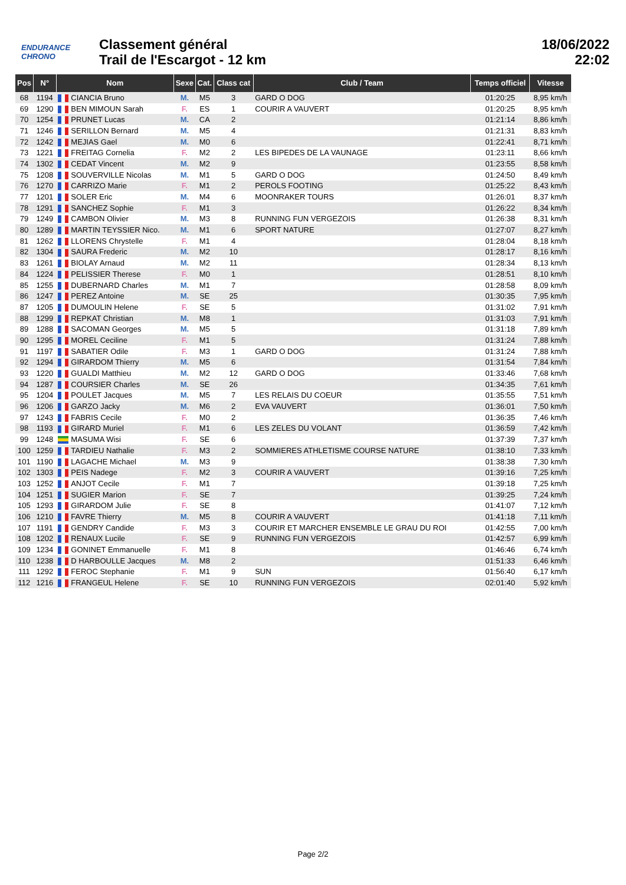ENDURANCE CHRONO
Classement général
Trail de l'Escargot - 12 km
18/06/2022
22:02
| Pos | N° | Nom | Sexe | Cat. | Class cat | Club / Team | Temps officiel | Vitesse |
| --- | --- | --- | --- | --- | --- | --- | --- | --- |
| 68 | 1194 | CIANCIA Bruno | M. | M5 | 3 | GARD O DOG | 01:20:25 | 8,95 km/h |
| 69 | 1290 | BEN MIMOUN Sarah | F. | ES | 1 | COURIR A VAUVERT | 01:20:25 | 8,95 km/h |
| 70 | 1254 | PRUNET Lucas | M. | CA | 2 | | 01:21:14 | 8,86 km/h |
| 71 | 1246 | SERILLON Bernard | M. | M5 | 4 | | 01:21:31 | 8,83 km/h |
| 72 | 1242 | MEJIAS Gael | M. | M0 | 6 | | 01:22:41 | 8,71 km/h |
| 73 | 1221 | FREITAG Cornelia | F. | M2 | 2 | LES BIPEDES DE LA VAUNAGE | 01:23:11 | 8,66 km/h |
| 74 | 1302 | CEDAT Vincent | M. | M2 | 9 | | 01:23:55 | 8,58 km/h |
| 75 | 1208 | SOUVERVILLE Nicolas | M. | M1 | 5 | GARD O DOG | 01:24:50 | 8,49 km/h |
| 76 | 1270 | CARRIZO Marie | F. | M1 | 2 | PEROLS FOOTING | 01:25:22 | 8,43 km/h |
| 77 | 1201 | SOLER Eric | M. | M4 | 6 | MOONRAKER TOURS | 01:26:01 | 8,37 km/h |
| 78 | 1291 | SANCHEZ Sophie | F. | M1 | 3 | | 01:26:22 | 8,34 km/h |
| 79 | 1249 | CAMBON Olivier | M. | M3 | 8 | RUNNING FUN VERGEZOIS | 01:26:38 | 8,31 km/h |
| 80 | 1289 | MARTIN TEYSSIER Nico. | M. | M1 | 6 | SPORT NATURE | 01:27:07 | 8,27 km/h |
| 81 | 1262 | LLORENS Chrystelle | F. | M1 | 4 | | 01:28:04 | 8,18 km/h |
| 82 | 1304 | SAURA Frederic | M. | M2 | 10 | | 01:28:17 | 8,16 km/h |
| 83 | 1261 | BIOLAY Arnaud | M. | M2 | 11 | | 01:28:34 | 8,13 km/h |
| 84 | 1224 | PELISSIER Therese | F. | M0 | 1 | | 01:28:51 | 8,10 km/h |
| 85 | 1255 | DUBERNARD Charles | M. | M1 | 7 | | 01:28:58 | 8,09 km/h |
| 86 | 1247 | PEREZ Antoine | M. | SE | 25 | | 01:30:35 | 7,95 km/h |
| 87 | 1205 | DUMOULIN Helene | F. | SE | 5 | | 01:31:02 | 7,91 km/h |
| 88 | 1299 | REPKAT Christian | M. | M8 | 1 | | 01:31:03 | 7,91 km/h |
| 89 | 1288 | SACOMAN Georges | M. | M5 | 5 | | 01:31:18 | 7,89 km/h |
| 90 | 1295 | MOREL Ceciline | F. | M1 | 5 | | 01:31:24 | 7,88 km/h |
| 91 | 1197 | SABATIER Odile | F. | M3 | 1 | GARD O DOG | 01:31:24 | 7,88 km/h |
| 92 | 1294 | GIRARDOM Thierry | M. | M5 | 6 | | 01:31:54 | 7,84 km/h |
| 93 | 1220 | GUALDI Matthieu | M. | M2 | 12 | GARD O DOG | 01:33:46 | 7,68 km/h |
| 94 | 1287 | COURSIER Charles | M. | SE | 26 | | 01:34:35 | 7,61 km/h |
| 95 | 1204 | POULET Jacques | M. | M5 | 7 | LES RELAIS DU COEUR | 01:35:55 | 7,51 km/h |
| 96 | 1206 | GARZO Jacky | M. | M6 | 2 | EVA VAUVERT | 01:36:01 | 7,50 km/h |
| 97 | 1243 | FABRIS Cecile | F. | M0 | 2 | | 01:36:35 | 7,46 km/h |
| 98 | 1193 | GIRARD Muriel | F. | M1 | 6 | LES ZELES DU VOLANT | 01:36:59 | 7,42 km/h |
| 99 | 1248 | MASUMA Wisi | F. | SE | 6 | | 01:37:39 | 7,37 km/h |
| 100 | 1259 | TARDIEU Nathalie | F. | M3 | 2 | SOMMIERES ATHLETISME COURSE NATURE | 01:38:10 | 7,33 km/h |
| 101 | 1190 | LAGACHE Michael | M. | M3 | 9 | | 01:38:38 | 7,30 km/h |
| 102 | 1303 | PEIS Nadege | F. | M2 | 3 | COURIR A VAUVERT | 01:39:16 | 7,25 km/h |
| 103 | 1252 | ANJOT Cecile | F. | M1 | 7 | | 01:39:18 | 7,25 km/h |
| 104 | 1251 | SUGIER Marion | F. | SE | 7 | | 01:39:25 | 7,24 km/h |
| 105 | 1293 | GIRARDOM Julie | F. | SE | 8 | | 01:41:07 | 7,12 km/h |
| 106 | 1210 | FAVRE Thierry | M. | M5 | 8 | COURIR A VAUVERT | 01:41:18 | 7,11 km/h |
| 107 | 1191 | GENDRY Candide | F. | M3 | 3 | COURIR ET MARCHER ENSEMBLE LE GRAU DU ROI | 01:42:55 | 7,00 km/h |
| 108 | 1202 | RENAUX Lucile | F. | SE | 9 | RUNNING FUN VERGEZOIS | 01:42:57 | 6,99 km/h |
| 109 | 1234 | GONINET Emmanuelle | F. | M1 | 8 | | 01:46:46 | 6,74 km/h |
| 110 | 1238 | D HARBOULLE Jacques | M. | M8 | 2 | | 01:51:33 | 6,46 km/h |
| 111 | 1292 | FEROC Stephanie | F. | M1 | 9 | SUN | 01:56:40 | 6,17 km/h |
| 112 | 1216 | FRANGEUL Helene | F. | SE | 10 | RUNNING FUN VERGEZOIS | 02:01:40 | 5,92 km/h |
Page 2/2